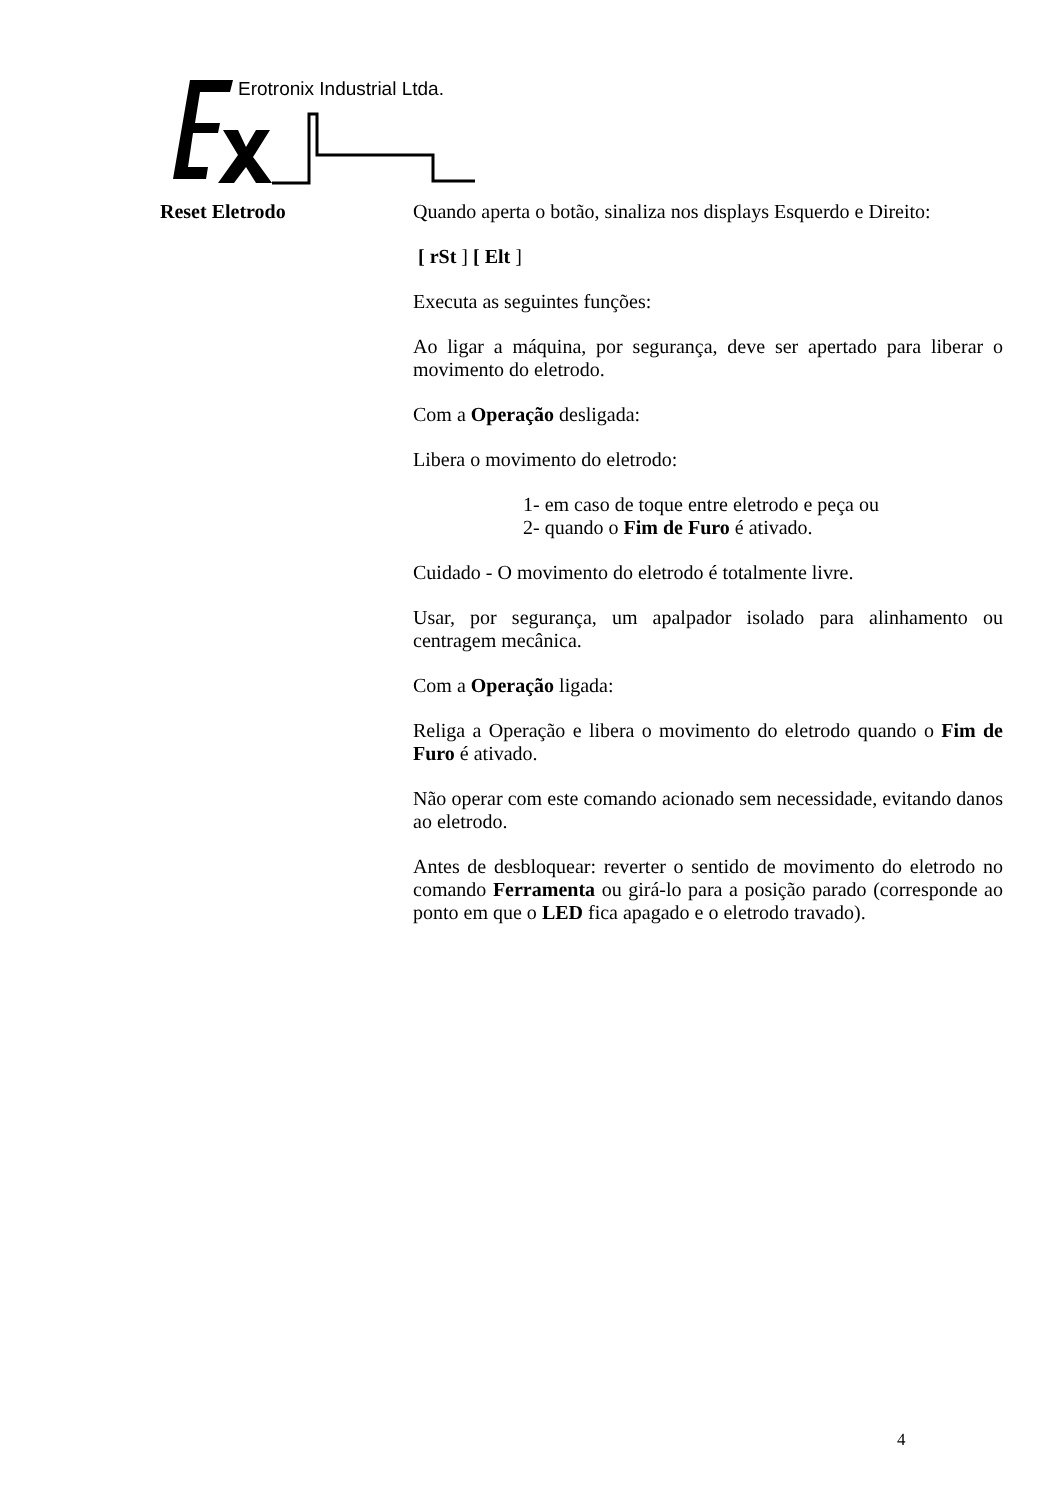Erotronix Industrial Ltda.
Reset Eletrodo
Quando aperta o botão, sinaliza nos displays Esquerdo e Direito:
[ rSt ] [ Elt ]
Executa as seguintes funções:
Ao ligar a máquina, por segurança, deve ser apertado para liberar o movimento do eletrodo.
Com a Operação desligada:
Libera o movimento do eletrodo:
1- em caso de toque entre eletrodo e peça ou
2- quando o Fim de Furo é ativado.
Cuidado - O movimento do eletrodo é totalmente livre.
Usar, por segurança, um apalpador isolado para alinhamento ou centragem mecânica.
Com a Operação ligada:
Religa a Operação e libera o movimento do eletrodo quando o Fim de Furo é ativado.
Não operar com este comando acionado sem necessidade, evitando danos ao eletrodo.
Antes de desbloquear: reverter o sentido de movimento do eletrodo no comando Ferramenta ou girá-lo para a posição parado (corresponde ao ponto em que o LED fica apagado e o eletrodo travado).
4